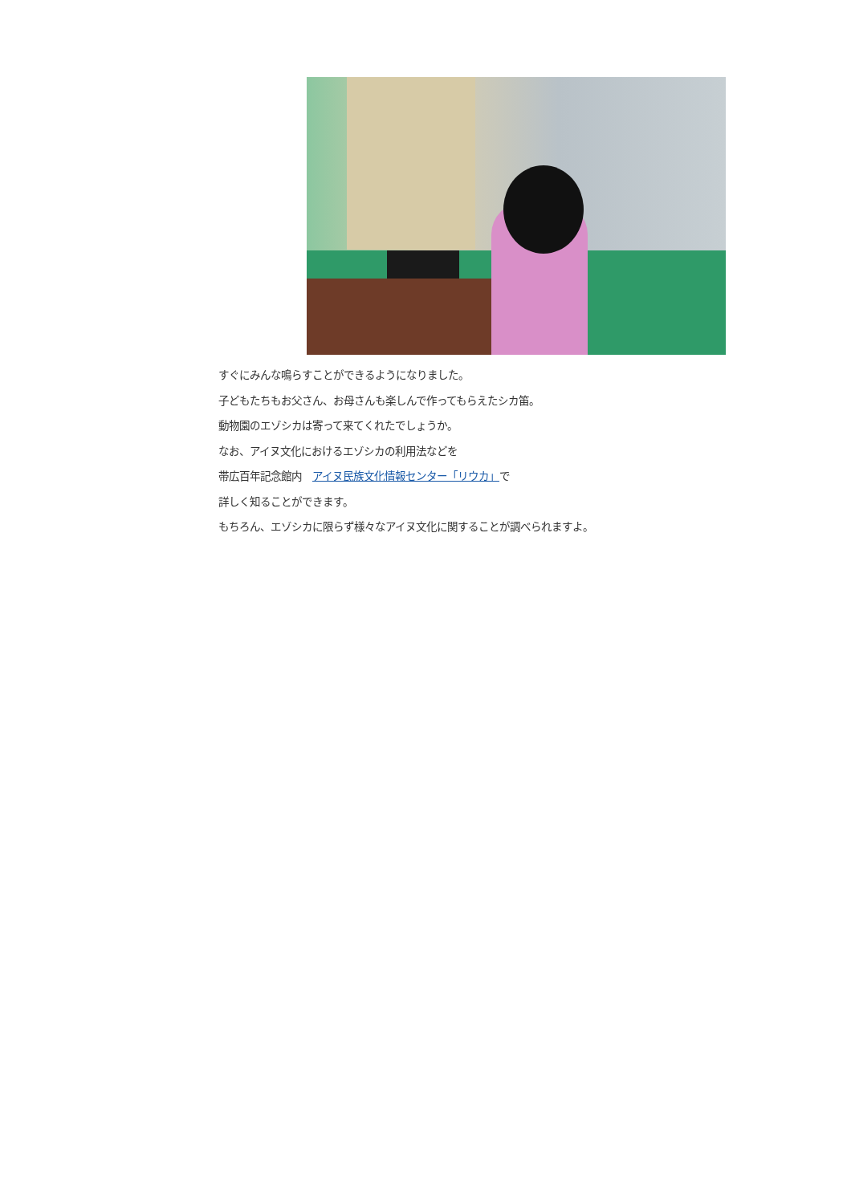すぐにみんな鳴らすことができるようになりました。
子どもたちもお父さん、お母さんも楽しんで作ってもらえたシカ笛。
動物園のエゾシカは寄って来てくれたでしょうか。
なお、アイヌ文化におけるエゾシカの利用法などを
帯広百年記念館内　アイヌ民族文化情報センター「リウカ」で
詳しく知ることができます。
もちろん、エゾシカに限らず様々なアイヌ文化に関することが調べられますよ。